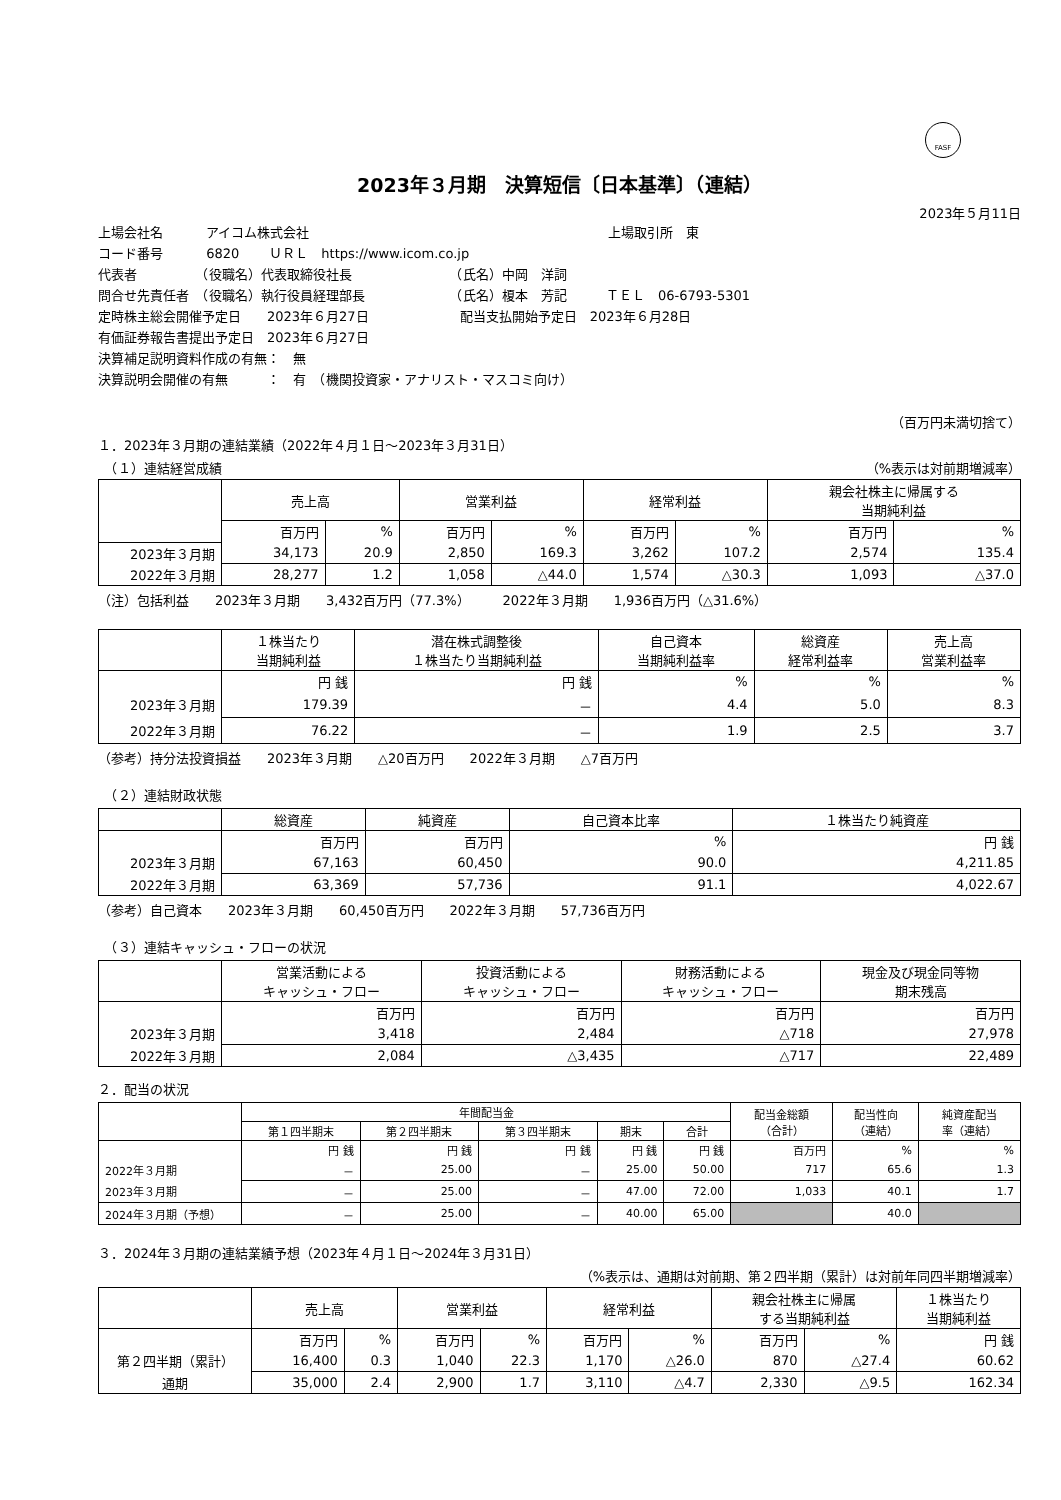FASF
2023年３月期　決算短信〔日本基準〕（連結）
2023年５月11日
上場会社名　　　 アイコム株式会社　　　　　　　　　　　　　　　　　　　　　　　上場取引所　東
コード番号　　　 6820　　 ＵＲＬ　https://www.icom.co.jp
代表者　　　　　（役職名）代表取締役社長　　　　　　　　（氏名）中岡　洋詞
問合せ先責任者　（役職名）執行役員経理部長　　　　　　　（氏名）榎本　芳記　　　ＴＥＬ　06-6793-5301
定時株主総会開催予定日　　2023年６月27日　　　　　　　配当支払開始予定日　2023年６月28日
有価証券報告書提出予定日　2023年６月27日
決算補足説明資料作成の有無：　無
決算説明会開催の有無　　　：　有　（機関投資家・アナリスト・マスコミ向け）
（百万円未満切捨て）
１．2023年３月期の連結業績（2022年４月１日～2023年３月31日）
　（１）連結経営成績 （%表示は対前期増減率）
| | 売上高 | | 営業利益 | | 経常利益 | | 親会社株主に帰属する 当期純利益 | |
| --- | --- | --- | --- | --- | --- | --- | --- | --- |
| | 百万円 | % | 百万円 | % | 百万円 | % | 百万円 | % |
| 2023年３月期 | 34,173 | 20.9 | 2,850 | 169.3 | 3,262 | 107.2 | 2,574 | 135.4 |
| 2022年３月期 | 28,277 | 1.2 | 1,058 | △44.0 | 1,574 | △30.3 | 1,093 | △37.0 |
（注）包括利益　　2023年３月期　　3,432百万円（77.3%）　　　2022年３月期　　1,936百万円（△31.6%）
| | １株当たり 当期純利益 | 潜在株式調整後 １株当たり当期純利益 | 自己資本 当期純利益率 | 総資産 経常利益率 | 売上高 営業利益率 |
| --- | --- | --- | --- | --- | --- |
| | 円 銭 | 円 銭 | % | % | % |
| 2023年３月期 | 179.39 | － | 4.4 | 5.0 | 8.3 |
| 2022年３月期 | 76.22 | － | 1.9 | 2.5 | 3.7 |
（参考）持分法投資損益　　2023年３月期　　△20百万円　　2022年３月期　　△7百万円
　（２）連結財政状態
| | 総資産 | 純資産 | 自己資本比率 | １株当たり純資産 |
| --- | --- | --- | --- | --- |
| | 百万円 | 百万円 | % | 円 銭 |
| 2023年３月期 | 67,163 | 60,450 | 90.0 | 4,211.85 |
| 2022年３月期 | 63,369 | 57,736 | 91.1 | 4,022.67 |
（参考）自己資本　　2023年３月期　　60,450百万円　　2022年３月期　　57,736百万円
　（３）連結キャッシュ・フローの状況
| | 営業活動による キャッシュ・フロー | 投資活動による キャッシュ・フロー | 財務活動による キャッシュ・フロー | 現金及び現金同等物 期末残高 |
| --- | --- | --- | --- | --- |
| | 百万円 | 百万円 | 百万円 | 百万円 |
| 2023年３月期 | 3,418 | 2,484 | △718 | 27,978 |
| 2022年３月期 | 2,084 | △3,435 | △717 | 22,489 |
２．配当の状況
| | 年間配当金 | | | | | 配当金総額 （合計） | 配当性向 （連結） | 純資産配当 率（連結） |
| --- | --- | --- | --- | --- | --- | --- | --- | --- |
| | 第１四半期末 | 第２四半期末 | 第３四半期末 | 期末 | 合計 | | | |
| | 円 銭 | 円 銭 | 円 銭 | 円 銭 | 円 銭 | 百万円 | % | % |
| 2022年３月期 | － | 25.00 | － | 25.00 | 50.00 | 717 | 65.6 | 1.3 |
| 2023年３月期 | － | 25.00 | － | 47.00 | 72.00 | 1,033 | 40.1 | 1.7 |
| 2024年３月期（予想） | － | 25.00 | － | 40.00 | 65.00 | | 40.0 | |
３．2024年３月期の連結業績予想（2023年４月１日～2024年３月31日）
（%表示は、通期は対前期、第２四半期（累計）は対前年同四半期増減率）
| | 売上高 | | 営業利益 | | 経常利益 | | 親会社株主に帰属 する当期純利益 | | １株当たり 当期純利益 |
| --- | --- | --- | --- | --- | --- | --- | --- | --- | --- |
| | 百万円 | % | 百万円 | % | 百万円 | % | 百万円 | % | 円 銭 |
| 第２四半期（累計） | 16,400 | 0.3 | 1,040 | 22.3 | 1,170 | △26.0 | 870 | △27.4 | 60.62 |
| 通期 | 35,000 | 2.4 | 2,900 | 1.7 | 3,110 | △4.7 | 2,330 | △9.5 | 162.34 |